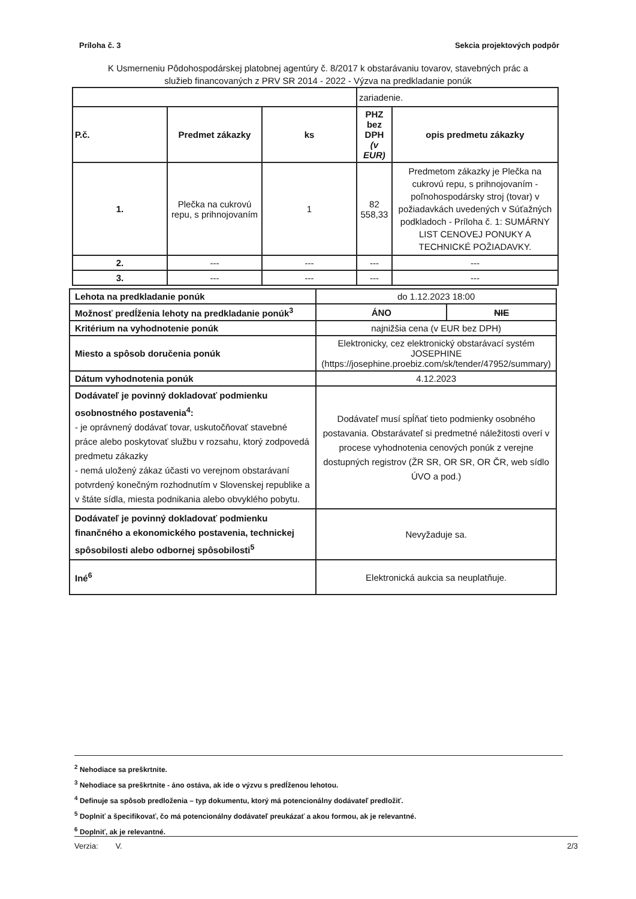Príloha č. 3 Sekcia projektových podpôr
K Usmerneniu Pôdohospodárskej platobnej agentúry č. 8/2017 k obstarávaniu tovarov, stavebných prác a
služieb financovaných z PRV SR 2014 - 2022 - Výzva na predkladanie ponúk
| | | | zariadenie. | |
| P.č. | Predmet zákazky | ks | PHZ bez DPH (v EUR) | opis predmetu zákazky |
| 1. | Plečka na cukrovú repu, s prihnojovaním | 1 | 82 558,33 | Predmetom zákazky je Plečka na cukrovú repu, s prihnojovaním - poľnohospodársky stroj (tovar) v požiadavkách uvedených v Súťažných podkladoch - Príloha č. 1: SUMÁRNY LIST CENOVEJ PONUKY A TECHNICKÉ POŽIADAVKY. |
| 2. | --- | --- | --- | --- |
| 3. | --- | --- | --- | --- |
| Lehota na predkladanie ponúk | do 1.12.2023 18:00 | |
| Možnosť predĺženia lehoty na predkladanie ponúk<sup>3</sup> | ÁNO | NIE |
| Kritérium na vyhodnotenie ponúk | najnižšia cena (v EUR bez DPH) | |
| Miesto a spôsob doručenia ponúk | Elektronicky, cez elektronický obstarávací systém JOSEPHINE (https://josephine.proebiz.com/sk/tender/47952/summary) | |
| Dátum vyhodnotenia ponúk | 4.12.2023 | |
| Dodávateľ je povinný dokladovať podmienku osobnostného postavenia<sup>4</sup>: - je oprávnený dodávať tovar, uskutočňovať stavebné práce alebo poskytovať službu v rozsahu, ktorý zodpovedá predmetu zákazky - nemá uložený zákaz účasti vo verejnom obstarávaní potvrdený konečným rozhodnutím v Slovenskej republike a v štáte sídla, miesta podnikania alebo obvyklého pobytu. | Dodávateľ musí spĺňať tieto podmienky osobného postavania. Obstarávateľ si predmetné náležitosti overí v procese vyhodnotenia cenových ponúk z verejne dostupných registrov (ŽR SR, OR SR, OR ČR, web sídlo ÚVO a pod.) | |
| Dodávateľ je povinný dokladovať podmienku finančného a ekonomického postavenia, technickej spôsobilosti alebo odbornej spôsobilosti<sup>5</sup> | Nevyžaduje sa. | |
| Iné<sup>6</sup> | Elektronická aukcia sa neuplatňuje. | |
<sup>2</sup> Nehodiace sa preškrtnite.
<sup>3</sup> Nehodiace sa preškrtnite - áno ostáva, ak ide o výzvu s predĺženou lehotou.
<sup>4</sup> Definuje sa spôsob predloženia – typ dokumentu, ktorý má potencionálny dodávateľ predložiť.
<sup>5</sup> Doplniť a špecifikovať, čo má potencionálny dodávateľ preukázať a akou formou, ak je relevantné.
<sup>6</sup> Doplniť, ak je relevantné.
Verzia: V. 2/3